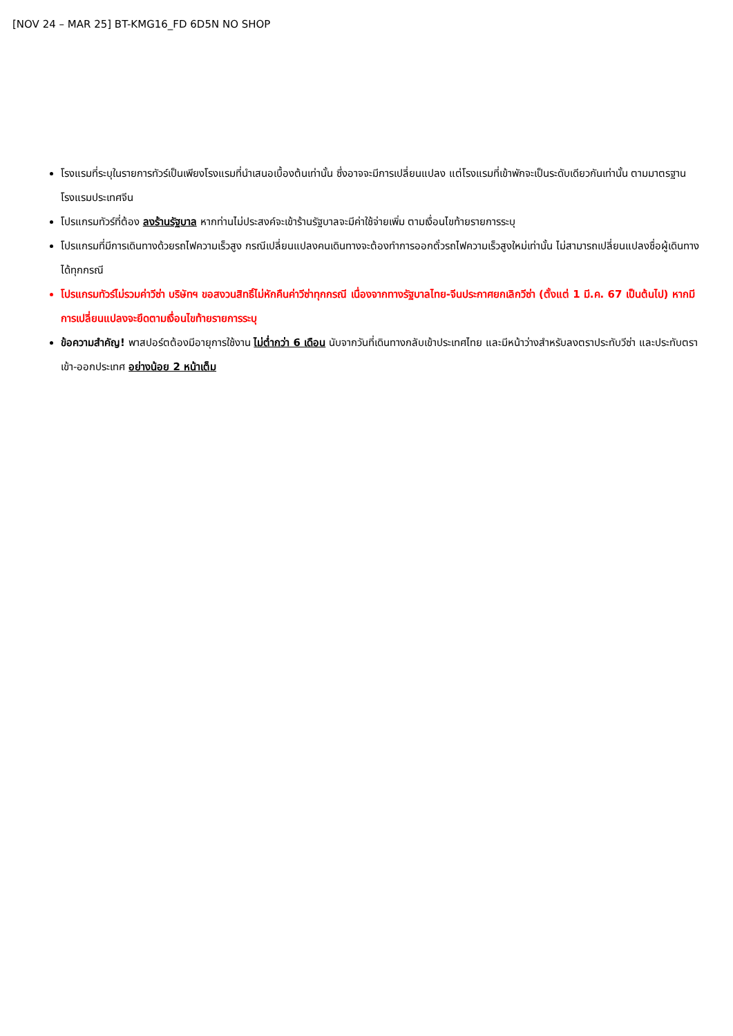[NOV 24 – MAR 25] BT-KMG16_FD 6D5N NO SHOP
โรงแรมที่ระบุในรายการทัวร์เป็นเพียงโรงแรมที่นำเสนอเบื้องต้นเท่านั้น ซึ่งอาจจะมีการเปลี่ยนแปลง แต่โรงแรมที่เข้าพักจะเป็นระดับเดียวกันเท่านั้น ตามมาตรฐานโรงแรมประเทศจีน
โปรแกรมทัวร์ที่ต้อง ลงร้านรัฐบาล หากท่านไม่ประสงค์จะเข้าร้านรัฐบาลจะมีค่าใช้จ่ายเพิ่ม ตามเงื่อนไขท้ายรายการระบุ
โปรแกรมที่มีการเดินทางด้วยรถไฟความเร็วสูง กรณีเปลี่ยนแปลงคนเดินทางจะต้องทำการออกตั๋วรถไฟความเร็วสูงใหม่เท่านั้น ไม่สามารถเปลี่ยนแปลงชื่อผู้เดินทางได้ทุกกรณี
โปรแกรมทัวร์ไม่รวมค่าวีซ่า บริษัทฯ ขอสงวนสิทธิ์ไม่หักคืนค่าวีซ่าทุกกรณี เนื่องจากทางรัฐบาลไทย-จีนประกาศยกเลิกวีซ่า (ตั้งแต่ 1 มี.ค. 67 เป็นต้นไป) หากมีการเปลี่ยนแปลงจะยึดตามเงื่อนไขท้ายรายการระบุ
ข้อความสำคัญ! พาสปอร์ตต้องมีอายุการใช้งาน ไม่ต่ำกว่า 6 เดือน นับจากวันที่เดินทางกลับเข้าประเทศไทย และมีหน้าว่างสำหรับลงตราประทับวีซ่า และประทับตราเข้า-ออกประเทศ อย่างน้อย 2 หน้าเต็ม